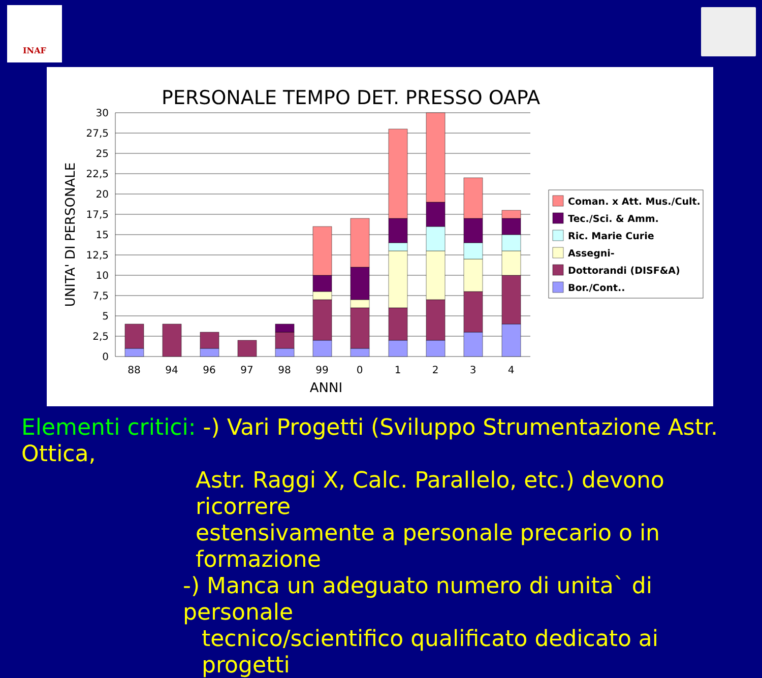INAF
PERSONALE TEMPO DET. PRESSO OAPA
30
27,5
25
22,5
20
17,5
15
12,5
10
7,5
5
2,5
0
88
94
96
97
98
99
0
1
2
3
4
ANNI
UNITA' DI PERSONALE
Coman. x Att. Mus./Cult.
Tec./Sci. & Amm.
Ric. Marie Curie
Assegni-
Dottorandi (DISF&A)
Bor./Cont..
Elementi critici: -) Vari Progetti (Sviluppo Strumentazione Astr. Ottica,
Astr. Raggi X, Calc. Parallelo, etc.) devono ricorrere
estensivamente a personale precario o in formazione
-) Manca un adeguato numero di unita` di personale
tecnico/scientifico qualificato dedicato ai progetti